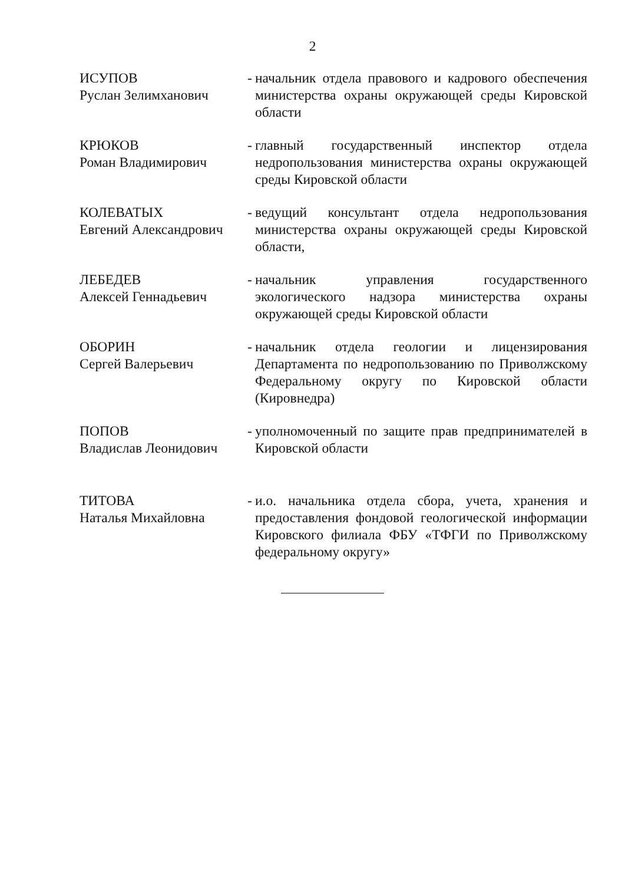2
ИСУПОВ
Руслан Зелимханович
-
начальник отдела правового и кадрового обеспечения министерства охраны окружающей среды Кировской области
КРЮКОВ
Роман Владимирович
-
главный государственный инспектор отдела недропользования министерства охраны окружающей среды Кировской области
КОЛЕВАТЫХ
Евгений Александрович
-
ведущий консультант отдела недропользования министерства охраны окружающей среды Кировской области,
ЛЕБЕДЕВ
Алексей Геннадьевич
-
начальник управления государственного экологического надзора министерства охраны окружающей среды Кировской области
ОБОРИН
Сергей Валерьевич
-
начальник отдела геологии и лицензирования Департамента по недропользованию по Приволжскому Федеральному округу по Кировской области (Кировнедра)
ПОПОВ
Владислав Леонидович
-
уполномоченный по защите прав предпринимателей в Кировской области
ТИТОВА
Наталья Михайловна
-
и.о. начальника отдела сбора, учета, хранения и предоставления фондовой геологической информации Кировского филиала ФБУ «ТФГИ по Приволжскому федеральному округу»